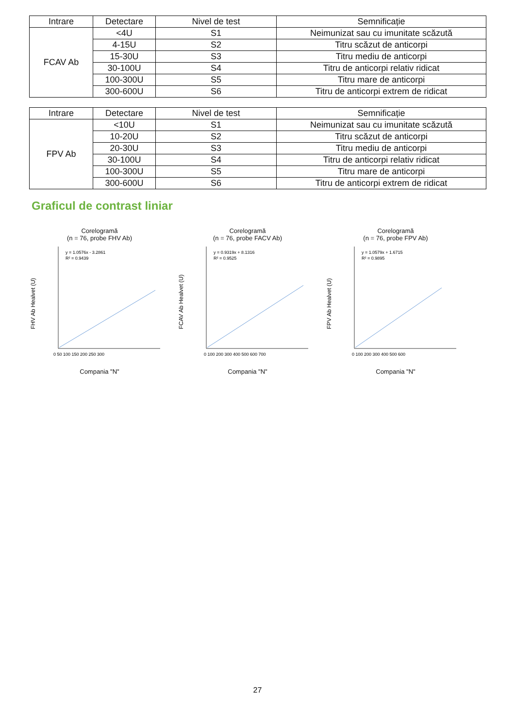| Intrare | Detectare | Nivel de test | Semnificație |
| --- | --- | --- | --- |
| FCAV Ab | <4U | S1 | Neimunizat sau cu imunitate scăzută |
| | 4-15U | S2 | Titru scăzut de anticorpi |
| | 15-30U | S3 | Titru mediu de anticorpi |
| | 30-100U | S4 | Titru de anticorpi relativ ridicat |
| | 100-300U | S5 | Titru mare de anticorpi |
| | 300-600U | S6 | Titru de anticorpi extrem de ridicat |
| Intrare | Detectare | Nivel de test | Semnificație |
| --- | --- | --- | --- |
| FPV Ab | <10U | S1 | Neimunizat sau cu imunitate scăzută |
| | 10-20U | S2 | Titru scăzut de anticorpi |
| | 20-30U | S3 | Titru mediu de anticorpi |
| | 30-100U | S4 | Titru de anticorpi relativ ridicat |
| | 100-300U | S5 | Titru mare de anticorpi |
| | 300-600U | S6 | Titru de anticorpi extrem de ridicat |
Graficul de contrast liniar
Corelogramă
(n = 76, probe FHV Ab)
y = 1.0576x - 3.2861
R² = 0.9439
FHV Ab Healvet (U)
0 50 100 150 200 250 300
Compania "N"
Corelogramă
(n = 76, probe FACV Ab)
y = 0.9319x + 8.1316
R² = 0.9525
FCAV Ab Healvet (U)
0 100 200 300 400 500 600 700
Compania "N"
Corelogramă
(n = 76, probe FPV Ab)
y = 1.0579x + 1.6715
R² = 0.9895
FPV Ab Healvet (U)
0 100 200 300 400 500 600
Compania "N"
27